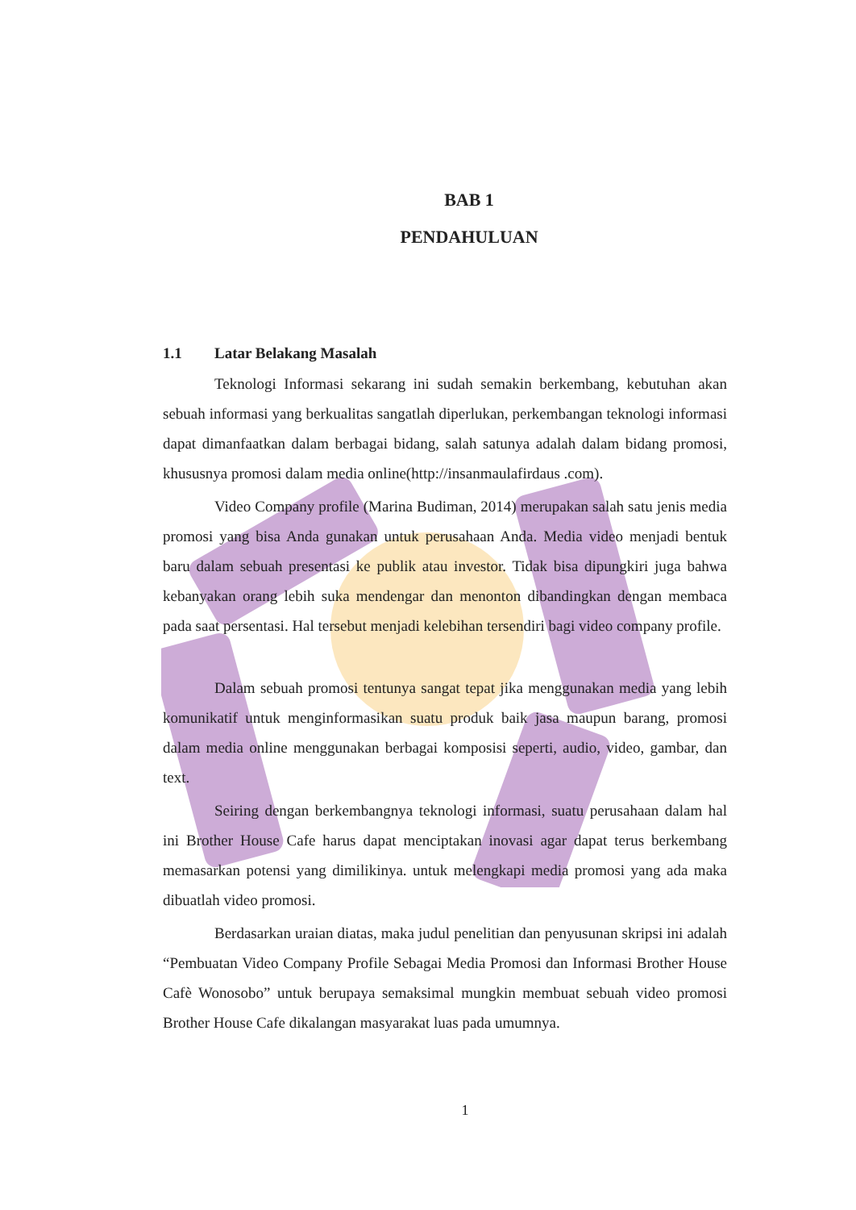BAB 1
PENDAHULUAN
1.1 Latar Belakang Masalah
Teknologi Informasi sekarang ini sudah semakin berkembang, kebutuhan akan sebuah informasi yang berkualitas sangatlah diperlukan, perkembangan teknologi informasi dapat dimanfaatkan dalam berbagai bidang, salah satunya adalah dalam bidang promosi, khususnya promosi dalam media online(http://insanmaulafirdaus .com).
Video Company profile (Marina Budiman, 2014) merupakan salah satu jenis media promosi yang bisa Anda gunakan untuk perusahaan Anda. Media video menjadi bentuk baru dalam sebuah presentasi ke publik atau investor. Tidak bisa dipungkiri juga bahwa kebanyakan orang lebih suka mendengar dan menonton dibandingkan dengan membaca pada saat persentasi. Hal tersebut menjadi kelebihan tersendiri bagi video company profile.
Dalam sebuah promosi tentunya sangat tepat jika menggunakan media yang lebih komunikatif untuk menginformasikan suatu produk baik jasa maupun barang, promosi dalam media online menggunakan berbagai komposisi seperti, audio, video, gambar, dan text.
Seiring dengan berkembangnya teknologi informasi, suatu perusahaan dalam hal ini Brother House Cafe harus dapat menciptakan inovasi agar dapat terus berkembang memasarkan potensi yang dimilikinya. untuk melengkapi media promosi yang ada maka dibuatlah video promosi.
Berdasarkan uraian diatas, maka judul penelitian dan penyusunan skripsi ini adalah “Pembuatan Video Company Profile Sebagai Media Promosi dan Informasi Brother House Cafè Wonosobo” untuk berupaya semaksimal mungkin membuat sebuah video promosi Brother House Cafe dikalangan masyarakat luas pada umumnya.
1